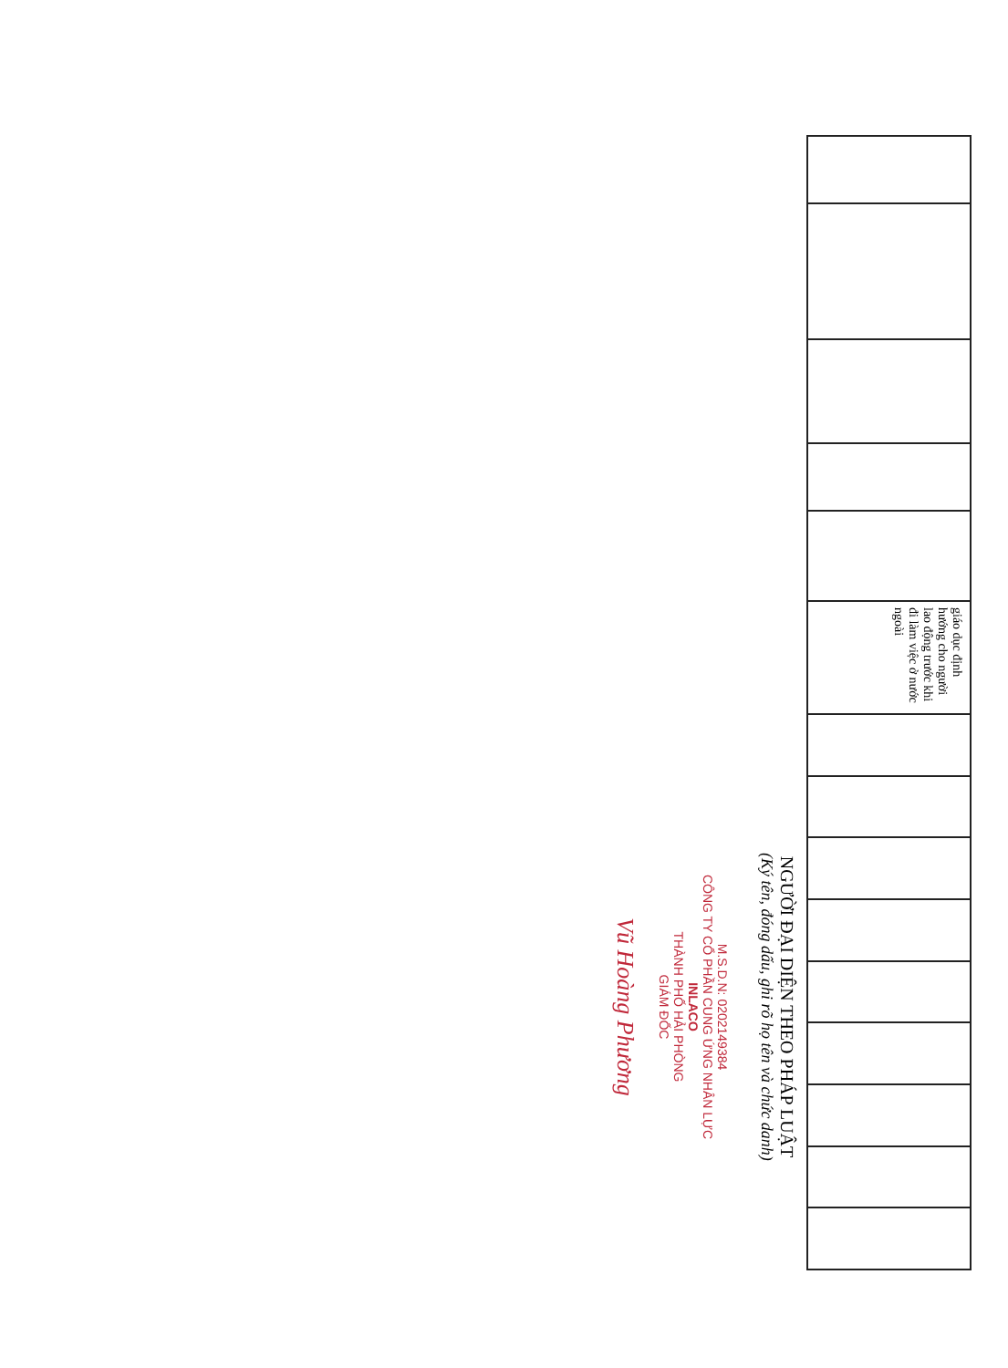| | | | | | giáo dục định hướng cho người lao động trước khi đi làm việc ở nước ngoài | | | | | | | | | |
NGƯỜI ĐẠI DIỆN THEO PHÁP LUẬT
(Ký tên, đóng dấu, ghi rõ họ tên và chức danh)
M.S.D.N: 0202149384
CÔNG TY CỔ PHẦN CUNG ỨNG NHÂN LỰC
INLACO
THÀNH PHỐ HẢI PHÒNG
GIÁM ĐỐC
Vũ Hoàng Phương